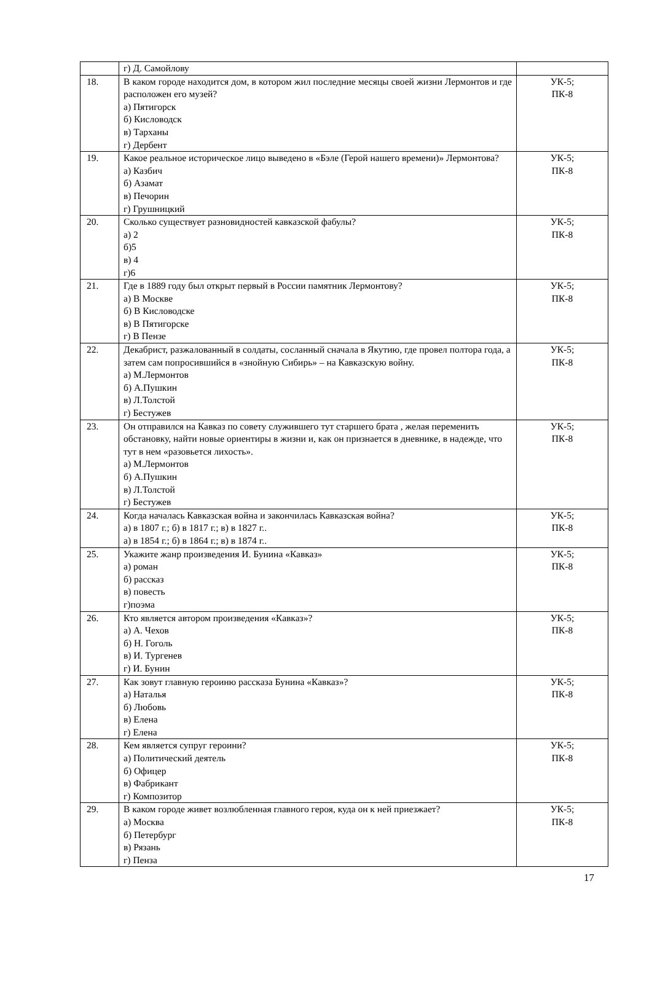| | г) Д. Самойлову | |
| 18. | В каком городе находится дом, в котором жил последние месяцы своей жизни Лермонтов и где расположен его музей? а) Пятигорск б) Кисловодск в) Тарханы г) Дербент | УК-5; ПК-8 |
| 19. | Какое реальное историческое лицо выведено в «Бэле (Герой нашего времени)» Лермонтова? а) Казбич б) Азамат в) Печорин г) Грушницкий | УК-5; ПК-8 |
| 20. | Сколько существует разновидностей кавказской фабулы? а) 2 б)5 в) 4 г)6 | УК-5; ПК-8 |
| 21. | Где в 1889 году был открыт первый в России памятник Лермонтову? а) В Москве б) В Кисловодске в) В Пятигорске г) В Пензе | УК-5; ПК-8 |
| 22. | Декабрист, разжалованный в солдаты, сосланный сначала в Якутию, где провел полтора года, а затем сам попросившийся в «знойную Сибирь» – на Кавказскую войну. а) М.Лермонтов б) А.Пушкин в) Л.Толстой г) Бестужев | УК-5; ПК-8 |
| 23. | Он отправился на Кавказ по совету служившего тут старшего брата , желая переменить обстановку, найти новые ориентиры в жизни и, как он признается в дневнике, в надежде, что тут в нем «разовьется лихость». а) М.Лермонтов б) А.Пушкин в) Л.Толстой г) Бестужев | УК-5; ПК-8 |
| 24. | Когда началась Кавказская война и закончилась Кавказская война? а) в 1807 г.; б) в 1817 г.; в) в 1827 г.. а) в 1854 г.; б) в 1864 г.; в) в 1874 г.. | УК-5; ПК-8 |
| 25. | Укажите жанр произведения И. Бунина «Кавказ» а) роман б) рассказ в) повесть г)поэма | УК-5; ПК-8 |
| 26. | Кто является автором произведения «Кавказ»? а) А. Чехов б) Н. Гоголь в) И. Тургенев г) И. Бунин | УК-5; ПК-8 |
| 27. | Как зовут главную героиню рассказа Бунина «Кавказ»? а) Наталья б) Любовь в) Елена г) Елена | УК-5; ПК-8 |
| 28. | Кем является супруг героини? а) Политический деятель б) Офицер в) Фабрикант г) Композитор | УК-5; ПК-8 |
| 29. | В каком городе живет возлюбленная главного героя, куда он к ней приезжает? а) Москва б) Петербург в) Рязань г) Пенза | УК-5; ПК-8 |
17